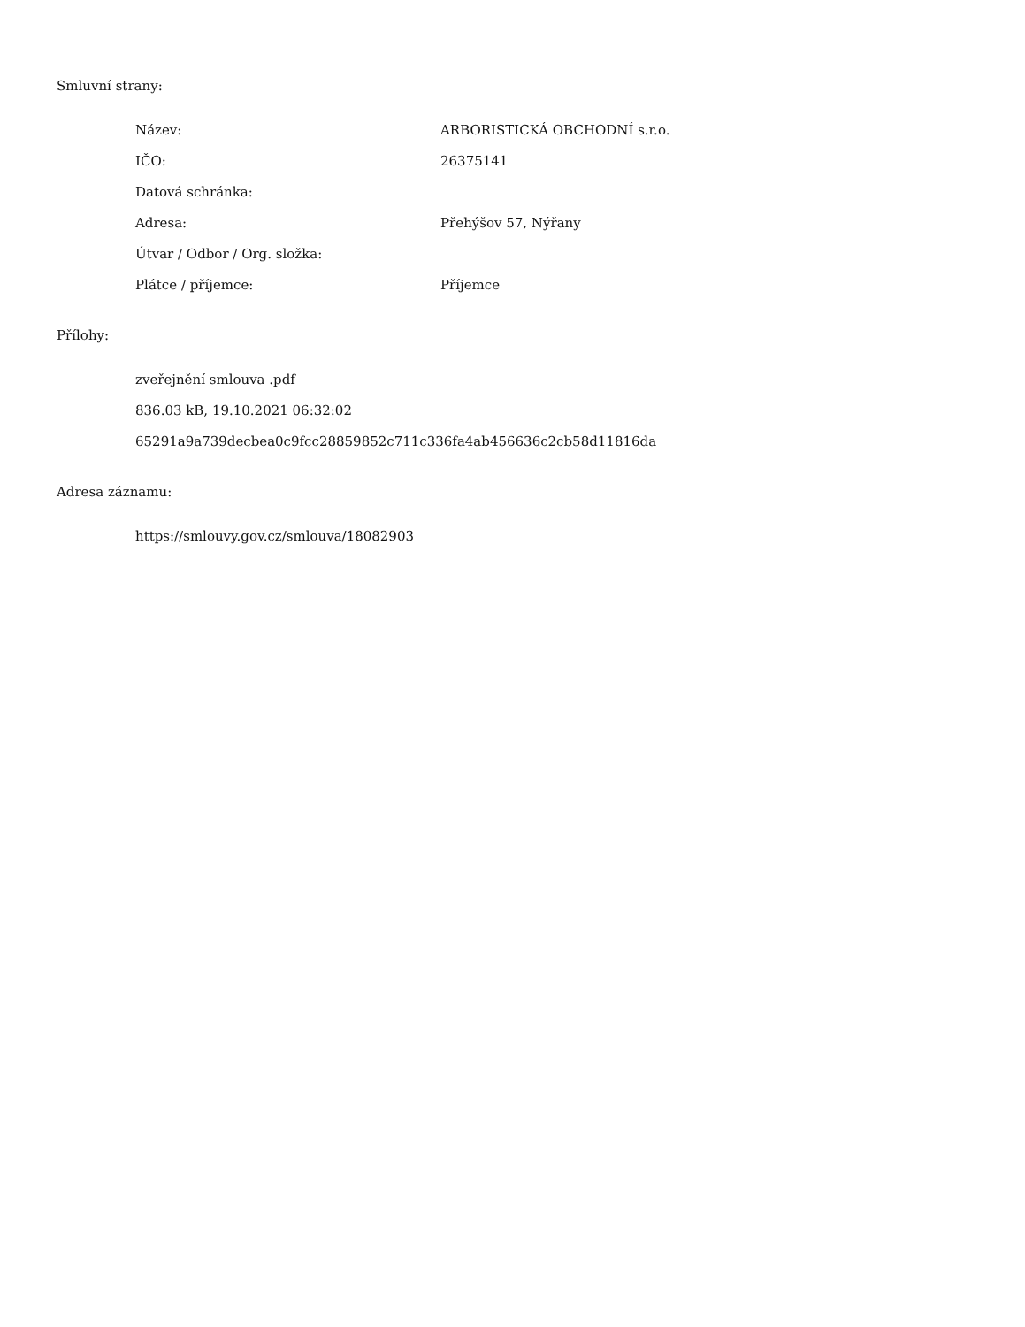Smluvní strany:
| Název: | ARBORISTICKÁ OBCHODNÍ s.r.o. |
| IČO: | 26375141 |
| Datová schránka: | |
| Adresa: | Přehýšov 57, Nýřany |
| Útvar / Odbor / Org. složka: | |
| Plátce / příjemce: | Příjemce |
Přílohy:
zveřejnění smlouva .pdf
836.03 kB, 19.10.2021 06:32:02
65291a9a739decbea0c9fcc28859852c711c336fa4ab456636c2cb58d11816da
Adresa záznamu:
https://smlouvy.gov.cz/smlouva/18082903